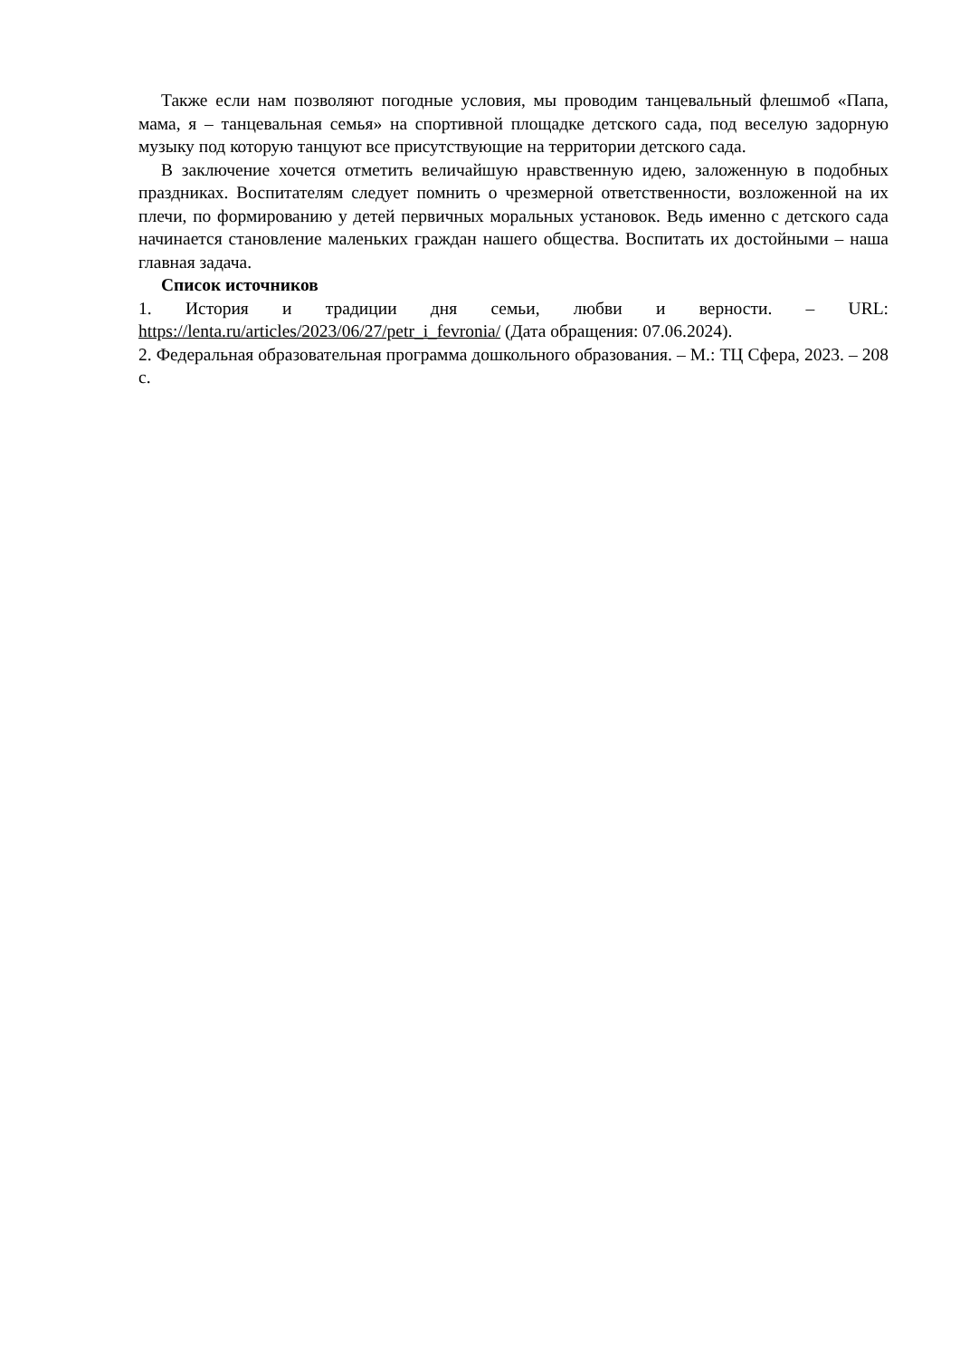Также если нам позволяют погодные условия, мы проводим танцевальный флешмоб «Папа, мама, я – танцевальная семья» на спортивной площадке детского сада, под веселую задорную музыку под которую танцуют все присутствующие на территории детского сада.
В заключение хочется отметить величайшую нравственную идею, заложенную в подобных праздниках. Воспитателям следует помнить о чрезмерной ответственности, возложенной на их плечи, по формированию у детей первичных моральных установок. Ведь именно с детского сада начинается становление маленьких граждан нашего общества. Воспитать их достойными – наша главная задача.
Список источников
1. История и традиции дня семьи, любви и верности. – URL: https://lenta.ru/articles/2023/06/27/petr_i_fevronia/ (Дата обращения: 07.06.2024).
2. Федеральная образовательная программа дошкольного образования. – М.: ТЦ Сфера, 2023. – 208 с.